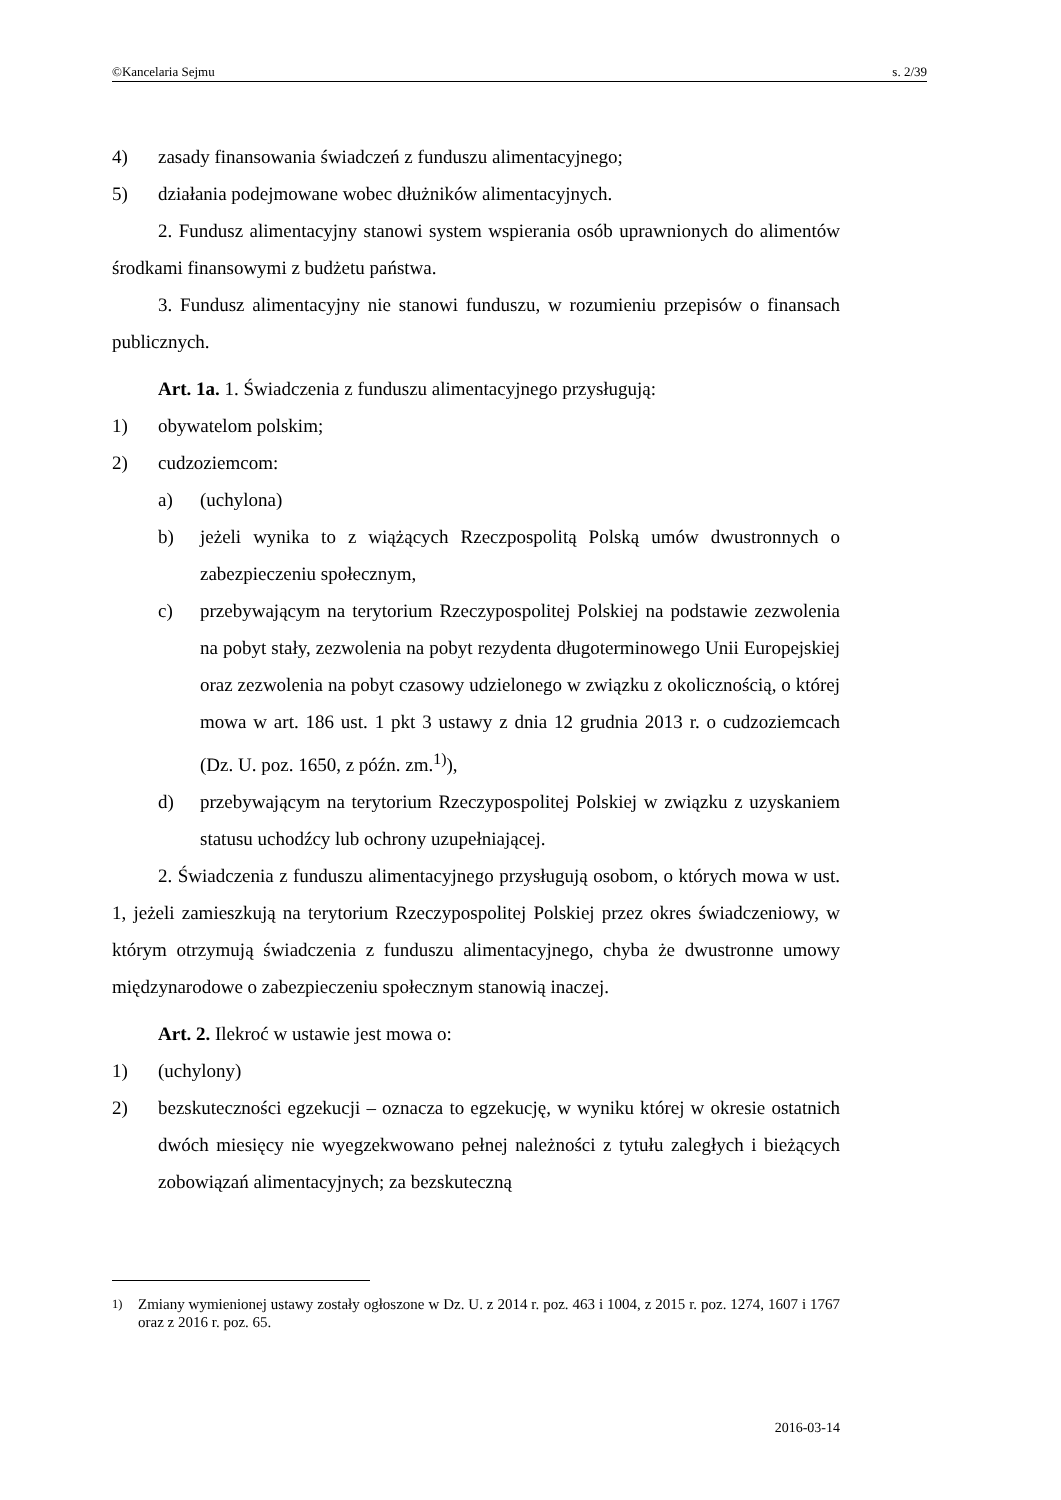©Kancelaria Sejmu s. 2/39
4) zasady finansowania świadczeń z funduszu alimentacyjnego;
5) działania podejmowane wobec dłużników alimentacyjnych.
2. Fundusz alimentacyjny stanowi system wspierania osób uprawnionych do alimentów środkami finansowymi z budżetu państwa.
3. Fundusz alimentacyjny nie stanowi funduszu, w rozumieniu przepisów o finansach publicznych.
Art. 1a. 1. Świadczenia z funduszu alimentacyjnego przysługują:
1) obywatelom polskim;
2) cudzoziemcom:
a) (uchylona)
b) jeżeli wynika to z wiążących Rzeczpospolitą Polską umów dwustronnych o zabezpieczeniu społecznym,
c) przebywającym na terytorium Rzeczypospolitej Polskiej na podstawie zezwolenia na pobyt stały, zezwolenia na pobyt rezydenta długoterminowego Unii Europejskiej oraz zezwolenia na pobyt czasowy udzielonego w związku z okolicznością, o której mowa w art. 186 ust. 1 pkt 3 ustawy z dnia 12 grudnia 2013 r. o cudzoziemcach (Dz. U. poz. 1650, z późn. zm.<sup>1)</sup>),
d) przebywającym na terytorium Rzeczypospolitej Polskiej w związku z uzyskaniem statusu uchodźcy lub ochrony uzupełniającej.
2. Świadczenia z funduszu alimentacyjnego przysługują osobom, o których mowa w ust. 1, jeżeli zamieszkują na terytorium Rzeczypospolitej Polskiej przez okres świadczeniowy, w którym otrzymują świadczenia z funduszu alimentacyjnego, chyba że dwustronne umowy międzynarodowe o zabezpieczeniu społecznym stanowią inaczej.
Art. 2. Ilekroć w ustawie jest mowa o:
1) (uchylony)
2) bezskuteczności egzekucji – oznacza to egzekucję, w wyniku której w okresie ostatnich dwóch miesięcy nie wyegzekwowano pełnej należności z tytułu zaległych i bieżących zobowiązań alimentacyjnych; za bezskuteczną
<sup>1)</sup> Zmiany wymienionej ustawy zostały ogłoszone w Dz. U. z 2014 r. poz. 463 i 1004, z 2015 r. poz. 1274, 1607 i 1767 oraz z 2016 r. poz. 65.
2016-03-14